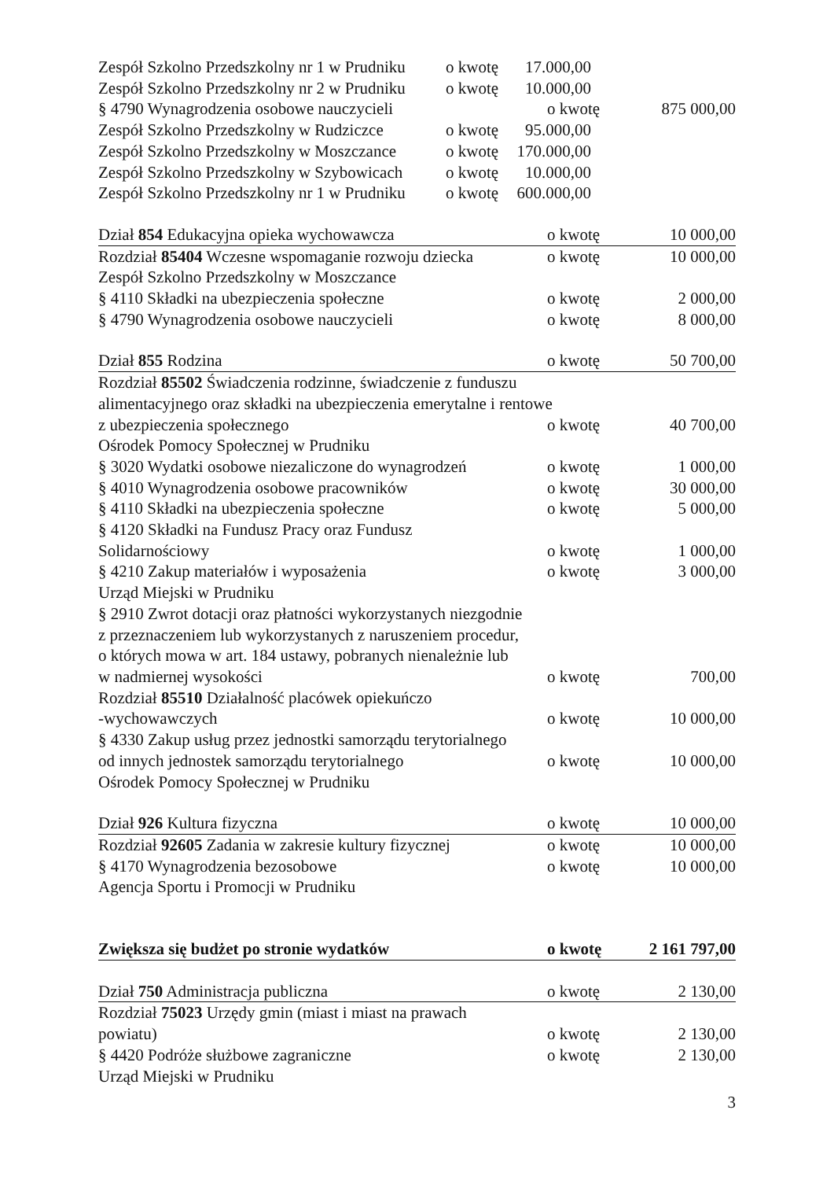Zespół Szkolno Przedszkolny nr 1 w Prudniku o kwotę 17.000,00
Zespół Szkolno Przedszkolny nr 2 w Prudniku o kwotę 10.000,00
§ 4790 Wynagrodzenia osobowe nauczycieli o kwotę 875 000,00
Zespół Szkolno Przedszkolny w Rudziczce o kwotę 95.000,00
Zespół Szkolno Przedszkolny w Moszczance o kwotę 170.000,00
Zespół Szkolno Przedszkolny w Szybowicach o kwotę 10.000,00
Zespół Szkolno Przedszkolny nr 1 w Prudniku o kwotę 600.000,00
Dział 854 Edukacyjna opieka wychowawcza o kwotę 10 000,00
Rozdział 85404 Wczesne wspomaganie rozwoju dziecka o kwotę 10 000,00
Zespół Szkolno Przedszkolny w Moszczance
§ 4110 Składki na ubezpieczenia społeczne o kwotę 2 000,00
§ 4790 Wynagrodzenia osobowe nauczycieli o kwotę 8 000,00
Dział 855 Rodzina o kwotę 50 700,00
Rozdział 85502 Świadczenia rodzinne, świadczenie z funduszu
alimentacyjnego oraz składki na ubezpieczenia emerytalne i rentowe
z ubezpieczenia społecznego
o kwotę 40 700,00
Ośrodek Pomocy Społecznej w Prudniku
§ 3020 Wydatki osobowe niezaliczone do wynagrodzeń o kwotę 1 000,00
§ 4010 Wynagrodzenia osobowe pracowników o kwotę 30 000,00
§ 4110 Składki na ubezpieczenia społeczne o kwotę 5 000,00
§ 4120 Składki na Fundusz Pracy oraz Fundusz
Solidarnościowy o kwotę 1 000,00
§ 4210 Zakup materiałów i wyposażenia o kwotę 3 000,00
Urząd Miejski w Prudniku
§ 2910 Zwrot dotacji oraz płatności wykorzystanych niezgodnie
z przeznaczeniem lub wykorzystanych z naruszeniem procedur,
o których mowa w art. 184 ustawy, pobranych nienależnie lub
w nadmiernej wysokości o kwotę 700,00
Rozdział 85510 Działalność placówek opiekuńczo
-wychowawczych o kwotę 10 000,00
§ 4330 Zakup usług przez jednostki samorządu terytorialnego
od innych jednostek samorządu terytorialnego o kwotę 10 000,00
Ośrodek Pomocy Społecznej w Prudniku
Dział 926 Kultura fizyczna o kwotę 10 000,00
Rozdział 92605 Zadania w zakresie kultury fizycznej o kwotę 10 000,00
§ 4170 Wynagrodzenia bezosobowe o kwotę 10 000,00
Agencja Sportu i Promocji w Prudniku
Zwiększa się budżet po stronie wydatków o kwotę 2 161 797,00
Dział 750 Administracja publiczna o kwotę 2 130,00
Rozdział 75023 Urzędy gmin (miast i miast na prawach
powiatu) o kwotę 2 130,00
§ 4420 Podróże służbowe zagraniczne o kwotę 2 130,00
Urząd Miejski w Prudniku
3